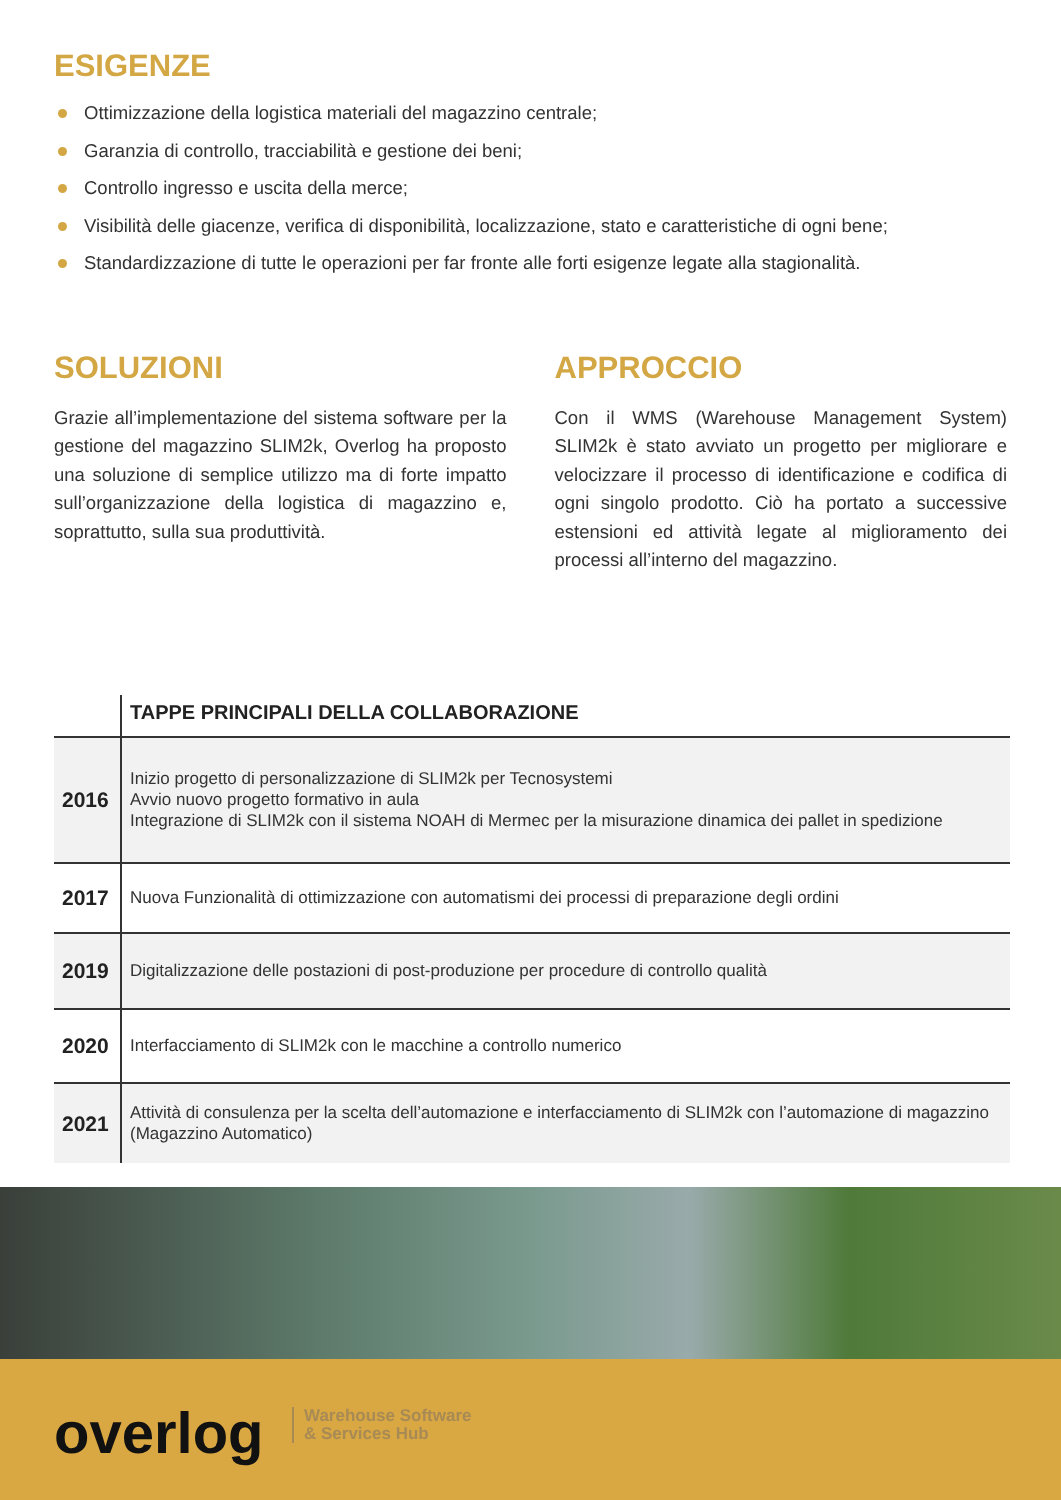ESIGENZE
Ottimizzazione della logistica materiali del magazzino centrale;
Garanzia di controllo, tracciabilità e gestione dei beni;
Controllo ingresso e uscita della merce;
Visibilità delle giacenze, verifica di disponibilità, localizzazione, stato e caratteristiche di ogni bene;
Standardizzazione di tutte le operazioni per far fronte alle forti esigenze legate alla stagionalità.
SOLUZIONI
Grazie all’implementazione del sistema software per la gestione del magazzino SLIM2k, Overlog ha proposto una soluzione di semplice utilizzo ma di forte impatto sull’organizzazione della logistica di magazzino e, soprattutto, sulla sua produttività.
APPROCCIO
Con il WMS (Warehouse Management System) SLIM2k è stato avviato un progetto per migliorare e velocizzare il processo di identificazione e codifica di ogni singolo prodotto. Ciò ha portato a successive estensioni ed attività legate al miglioramento dei processi all’interno del magazzino.
| | TAPPE PRINCIPALI DELLA COLLABORAZIONE |
| 2016 | Inizio progetto di personalizzazione di SLIM2k per Tecnosystemi Avvio nuovo progetto formativo in aula Integrazione di SLIM2k con il sistema NOAH di Mermec per la misurazione dinamica dei pallet in spedizione |
| 2017 | Nuova Funzionalità di ottimizzazione con automatismi dei processi di preparazione degli ordini |
| 2019 | Digitalizzazione delle postazioni di post-produzione per procedure di controllo qualità |
| 2020 | Interfacciamento di SLIM2k con le macchine a controllo numerico |
| 2021 | Attività di consulenza per la scelta dell’automazione e interfacciamento di SLIM2k con l’automazione di magazzino (Magazzino Automatico) |
overlog
Warehouse Software
& Services Hub